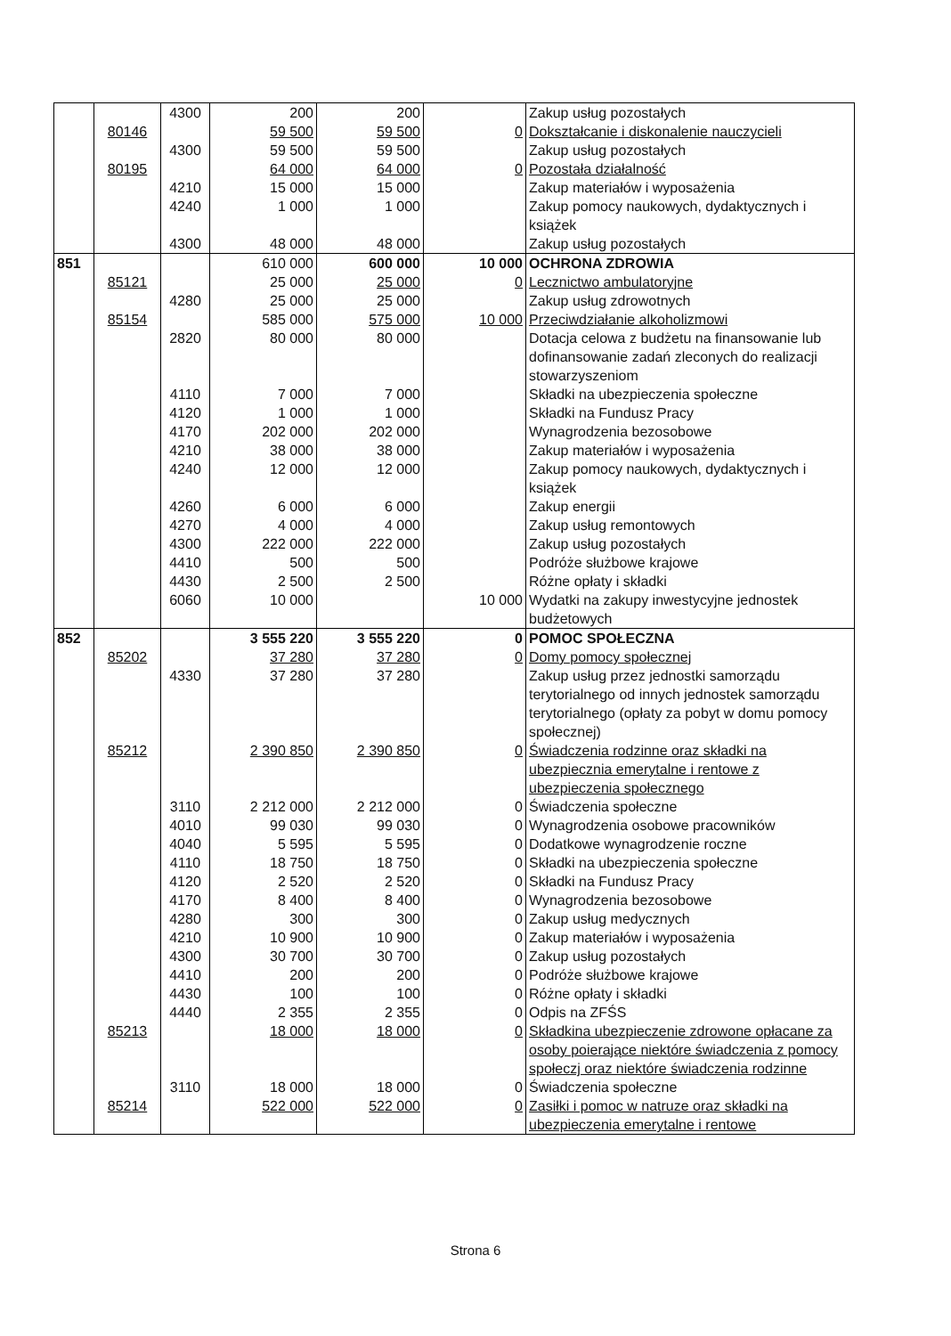| | | 4300 | 200 | 200 | | Zakup usług pozostałych |
| | 80146 | | 59 500 | 59 500 | 0 | Dokształcanie i diskonalenie nauczycieli |
| | | 4300 | 59 500 | 59 500 | | Zakup usług pozostałych |
| | 80195 | | 64 000 | 64 000 | 0 | Pozostała działalność |
| | | 4210 | 15 000 | 15 000 | | Zakup materiałów i wyposażenia |
| | | 4240 | 1 000 | 1 000 | | Zakup pomocy naukowych, dydaktycznych i książek |
| | | 4300 | 48 000 | 48 000 | | Zakup usług pozostałych |
| 851 | | | 610 000 | 600 000 | 10 000 | OCHRONA ZDROWIA |
| | 85121 | | 25 000 | 25 000 | 0 | Lecznictwo ambulatoryjne |
| | | 4280 | 25 000 | 25 000 | | Zakup usług zdrowotnych |
| | 85154 | | 585 000 | 575 000 | 10 000 | Przeciwdziałanie alkoholizmowi |
| | | 2820 | 80 000 | 80 000 | | Dotacja celowa z budżetu na finansowanie lub dofinansowanie zadań zleconych do realizacji stowarzyszeniom |
| | | 4110 | 7 000 | 7 000 | | Składki na ubezpieczenia społeczne |
| | | 4120 | 1 000 | 1 000 | | Składki na Fundusz Pracy |
| | | 4170 | 202 000 | 202 000 | | Wynagrodzenia bezosobowe |
| | | 4210 | 38 000 | 38 000 | | Zakup materiałów i wyposażenia |
| | | 4240 | 12 000 | 12 000 | | Zakup pomocy naukowych, dydaktycznych i książek |
| | | 4260 | 6 000 | 6 000 | | Zakup energii |
| | | 4270 | 4 000 | 4 000 | | Zakup usług remontowych |
| | | 4300 | 222 000 | 222 000 | | Zakup usług pozostałych |
| | | 4410 | 500 | 500 | | Podróże służbowe krajowe |
| | | 4430 | 2 500 | 2 500 | | Różne opłaty i składki |
| | | 6060 | 10 000 | | 10 000 | Wydatki na zakupy inwestycyjne jednostek budżetowych |
| 852 | | | 3 555 220 | 3 555 220 | 0 | POMOC SPOŁECZNA |
| | 85202 | | 37 280 | 37 280 | 0 | Domy pomocy społecznej |
| | | 4330 | 37 280 | 37 280 | | Zakup usług przez jednostki samorządu terytorialnego od innych jednostek samorządu terytorialnego (opłaty za pobyt w domu pomocy społecznej) |
| | 85212 | | 2 390 850 | 2 390 850 | 0 | Świadczenia rodzinne oraz składki na ubezpiecznia emerytalne i rentowe z ubezpieczenia społecznego |
| | | 3110 | 2 212 000 | 2 212 000 | 0 | Świadczenia społeczne |
| | | 4010 | 99 030 | 99 030 | 0 | Wynagrodzenia osobowe pracowników |
| | | 4040 | 5 595 | 5 595 | 0 | Dodatkowe wynagrodzenie roczne |
| | | 4110 | 18 750 | 18 750 | 0 | Składki na ubezpieczenia społeczne |
| | | 4120 | 2 520 | 2 520 | 0 | Składki na Fundusz Pracy |
| | | 4170 | 8 400 | 8 400 | 0 | Wynagrodzenia bezosobowe |
| | | 4280 | 300 | 300 | 0 | Zakup usług medycznych |
| | | 4210 | 10 900 | 10 900 | 0 | Zakup materiałów i wyposażenia |
| | | 4300 | 30 700 | 30 700 | 0 | Zakup usług pozostałych |
| | | 4410 | 200 | 200 | 0 | Podróże służbowe krajowe |
| | | 4430 | 100 | 100 | 0 | Różne opłaty i składki |
| | | 4440 | 2 355 | 2 355 | 0 | Odpis na ZFŚS |
| | 85213 | | 18 000 | 18 000 | 0 | Składkina ubezpieczenie zdrowone opłacane za osoby poierające niektóre świadczenia z pomocy społeczj oraz niektóre świadczenia rodzinne |
| | | 3110 | 18 000 | 18 000 | 0 | Świadczenia społeczne |
| | 85214 | | 522 000 | 522 000 | 0 | Zasiłki i pomoc w natruze oraz składki na ubezpieczenia emerytalne i rentowe |
Strona 6